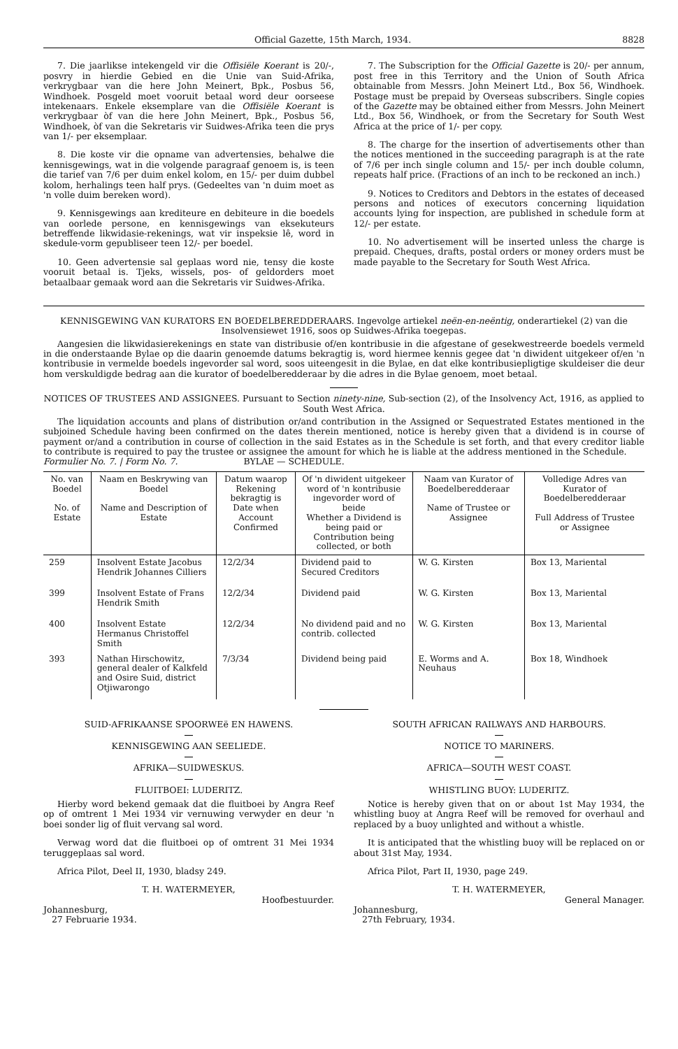Official Gazette, 15th March, 1934. 8828
7. Die jaarlikse intekengeld vir die Offisiële Koerant is 20/-, posvry in hierdie Gebied en die Unie van Suid-Afrika, verkrygbaar van die here John Meinert, Bpk., Posbus 56, Windhoek. Posgeld moet vooruit betaal word deur oorseese intekenaars. Enkele eksemplare van die Offisiële Koerant is verkrygbaar òf van die here John Meinert, Bpk., Posbus 56, Windhoek, òf van die Sekretaris vir Suidwes-Afrika teen die prys van 1/- per eksemplaar.
8. Die koste vir die opname van advertensies, behalwe die kennisgewings, wat in die volgende paragraaf genoem is, is teen die tarief van 7/6 per duim enkel kolom, en 15/- per duim dubbel kolom, herhalings teen half prys. (Gedeeltes van 'n duim moet as 'n volle duim bereken word).
9. Kennisgewings aan krediteure en debiteure in die boedels van oorlede persone, en kennisgewings van eksekuteurs betreffende likwidasie-rekenings, wat vir inspeksie lê, word in skedule-vorm gepubliseer teen 12/- per boedel.
10. Geen advertensie sal geplaas word nie, tensy die koste vooruit betaal is. Tjeks, wissels, pos- of geldorders moet betaalbaar gemaak word aan die Sekretaris vir Suidwes-Afrika.
7. The Subscription for the Official Gazette is 20/- per annum, post free in this Territory and the Union of South Africa obtainable from Messrs. John Meinert Ltd., Box 56, Windhoek. Postage must be prepaid by Overseas subscribers. Single copies of the Gazette may be obtained either from Messrs. John Meinert Ltd., Box 56, Windhoek, or from the Secretary for South West Africa at the price of 1/- per copy.
8. The charge for the insertion of advertisements other than the notices mentioned in the succeeding paragraph is at the rate of 7/6 per inch single column and 15/- per inch double column, repeats half price. (Fractions of an inch to be reckoned an inch.)
9. Notices to Creditors and Debtors in the estates of deceased persons and notices of executors concerning liquidation accounts lying for inspection, are published in schedule form at 12/- per estate.
10. No advertisement will be inserted unless the charge is prepaid. Cheques, drafts, postal orders or money orders must be made payable to the Secretary for South West Africa.
KENNISGEWING VAN KURATORS EN BOEDELBEREDDERAARS. Ingevolge artiekel neën-en-neëntig, onderartiekel (2) van die Insolvensiewet 1916, soos op Suidwes-Afrika toegepas.
Aangesien die likwidasierekenings en state van distribusie of/en kontribusie in die afgestane of gesekwestreerde boedels vermeld in die onderstaande Bylae op die daarin genoemde datums bekragtig is, word hiermee kennis gegee dat 'n diwident uitgekeer of/en 'n kontribusie in vermelde boedels ingevorder sal word, soos uiteengesit in die Bylae, en dat elke kontribusiepligtige skuldeiser die deur hom verskuldigde bedrag aan die kurator of boedelberedderaar by die adres in die Bylae genoem, moet betaal.
NOTICES OF TRUSTEES AND ASSIGNEES. Pursuant to Section ninety-nine, Sub-section (2), of the Insolvency Act, 1916, as applied to South West Africa.
The liquidation accounts and plans of distribution or/and contribution in the Assigned or Sequestrated Estates mentioned in the subjoined Schedule having been confirmed on the dates therein mentioned, notice is hereby given that a dividend is in course of payment or/and a contribution in course of collection in the said Estates as in the Schedule is set forth, and that every creditor liable to contribute is required to pay the trustee or assignee the amount for which he is liable at the address mentioned in the Schedule.
Formulier No. 7. | Form No. 7. BYLAE — SCHEDULE.
| No. van Boedel No. of Estate | Naam en Beskrywing van Boedel Name and Description of Estate | Datum waarop Rekening bekragtig is Date when Account Confirmed | Of 'n diwident uitgekeer word of 'n kontribusie ingevorder word of beide Whether a Dividend is being paid or Contribution being collected, or both | Naam van Kurator of Boedelberedderaar Name of Trustee or Assignee | Volledige Adres van Kurator of Boedelberedderaar Full Address of Trustee or Assignee |
| --- | --- | --- | --- | --- | --- |
| 259 | Insolvent Estate Jacobus Hendrik Johannes Cilliers | 12/2/34 | Dividend paid to Secured Creditors | W. G. Kirsten | Box 13, Mariental |
| 399 | Insolvent Estate of Frans Hendrik Smith | 12/2/34 | Dividend paid | W. G. Kirsten | Box 13, Mariental |
| 400 | Insolvent Estate Hermanus Christoffel Smith | 12/2/34 | No dividend paid and no contrib. collected | W. G. Kirsten | Box 13, Mariental |
| 393 | Nathan Hirschowitz, general dealer of Kalkfeld and Osire Suid, district Otjiwarongo | 7/3/34 | Dividend being paid | E. Worms and A. Neuhaus | Box 18, Windhoek |
SUID-AFRIKAANSE SPOORWEë EN HAWENS.
KENNISGEWING AAN SEELIEDE.
AFRIKA—SUIDWESKUS.
FLUITBOEI: LUDERITZ.
Hierby word bekend gemaak dat die fluitboei by Angra Reef op of omtrent 1 Mei 1934 vir vernuwing verwyder en deur 'n boei sonder lig of fluit vervang sal word.
Verwag word dat die fluitboei op of omtrent 31 Mei 1934 teruggeplaas sal word.
Africa Pilot, Deel II, 1930, bladsy 249.
T. H. WATERMEYER,
Hoofbestuurder.
Johannesburg,
27 Februarie 1934.
SOUTH AFRICAN RAILWAYS AND HARBOURS.
NOTICE TO MARINERS.
AFRICA—SOUTH WEST COAST.
WHISTLING BUOY: LUDERITZ.
Notice is hereby given that on or about 1st May 1934, the whistling buoy at Angra Reef will be removed for overhaul and replaced by a buoy unlighted and without a whistle.
It is anticipated that the whistling buoy will be replaced on or about 31st May, 1934.
Africa Pilot, Part II, 1930, page 249.
T. H. WATERMEYER,
General Manager.
Johannesburg,
27th February, 1934.